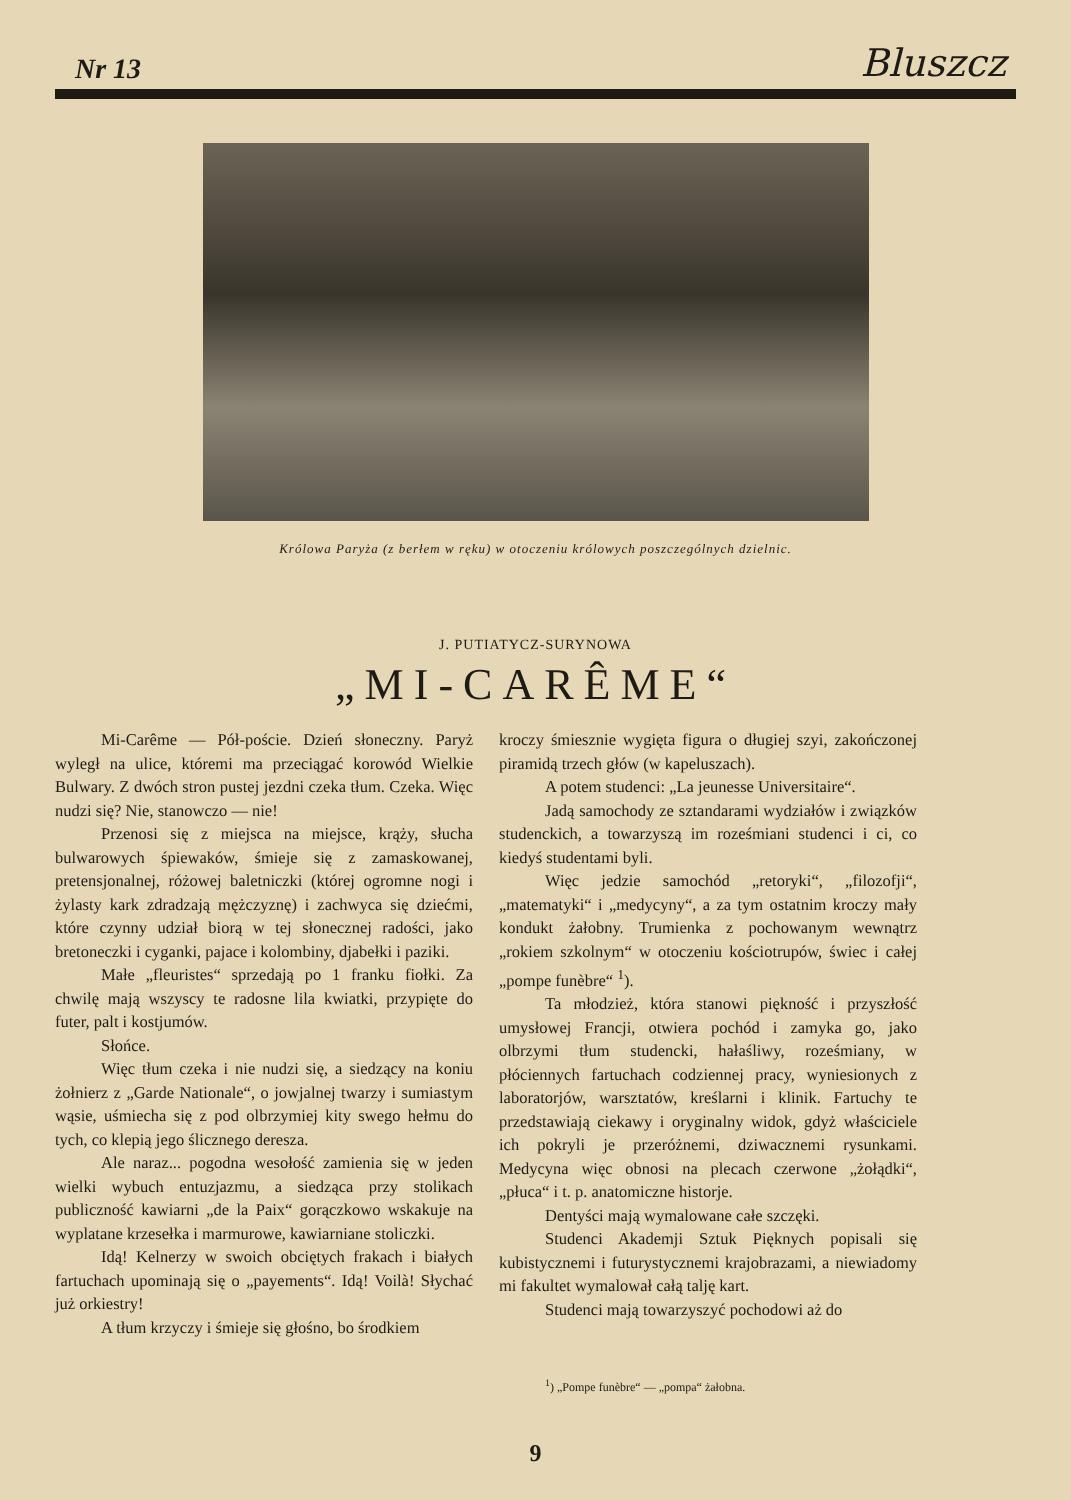Nr 13 Bluszcz
Królowa Paryża (z berłem w ręku) w otoczeniu królowych poszczególnych dzielnic.
J. PUTIATYCZ-SURYNOWA
„MI-CARÊME“
Mi-Carême — Pół-poście. Dzień słoneczny. Paryż wyległ na ulice, któremi ma przeciągać korowód Wielkie Bulwary. Z dwóch stron pustej jezdni czeka tłum. Czeka. Więc nudzi się? Nie, stanowczo — nie!
Przenosi się z miejsca na miejsce, krąży, słucha bulwarowych śpiewaków, śmieje się z zamaskowanej, pretensjonalnej, różowej baletniczki (której ogromne nogi i żylasty kark zdradzają mężczyznę) i zachwyca się dziećmi, które czynny udział biorą w tej słonecznej radości, jako bretoneczki i cyganki, pajace i kolombiny, djabełki i paziki.
Małe „fleuristes“ sprzedają po 1 franku fiołki. Za chwilę mają wszyscy te radosne lila kwiatki, przypięte do futer, palt i kostjumów.
Słońce.
Więc tłum czeka i nie nudzi się, a siedzący na koniu żołnierz z „Garde Nationale“, o jowjalnej twarzy i sumiastym wąsie, uśmiecha się z pod olbrzymiej kity swego hełmu do tych, co klepią jego ślicznego deresza.
Ale naraz... pogodna wesołość zamienia się w jeden wielki wybuch entuzjazmu, a siedząca przy stolikach publiczność kawiarni „de la Paix“ gorączkowo wskakuje na wyplatane krzesełka i marmurowe, kawiarniane stoliczki.
Idą! Kelnerzy w swoich obciętych frakach i białych fartuchach upominają się o „payements“. Idą! Voilà! Słychać już orkiestry!
A tłum krzyczy i śmieje się głośno, bo środkiem
kroczy śmiesznie wygięta figura o długiej szyi, zakończonej piramidą trzech głów (w kapeluszach).
A potem studenci: „La jeunesse Universitaire“.
Jadą samochody ze sztandarami wydziałów i związków studenckich, a towarzyszą im roześmiani studenci i ci, co kiedyś studentami byli.
Więc jedzie samochód „retoryki“, „filozofji“, „matematyki“ i „medycyny“, a za tym ostatnim kroczy mały kondukt żałobny. Trumienka z pochowanym wewnątrz „rokiem szkolnym“ w otoczeniu kościotrupów, świec i całej „pompe funèbre“ <sup>1</sup>).
Ta młodzież, która stanowi piękność i przyszłość umysłowej Francji, otwiera pochód i zamyka go, jako olbrzymi tłum studencki, hałaśliwy, roześmiany, w płóciennych fartuchach codziennej pracy, wyniesionych z laboratorjów, warsztatów, kreślarni i klinik. Fartuchy te przedstawiają ciekawy i oryginalny widok, gdyż właściciele ich pokryli je przeróżnemi, dziwacznemi rysunkami. Medycyna więc obnosi na plecach czerwone „żołądki“, „płuca“ i t. p. anatomiczne historje.
Dentyści mają wymalowane całe szczęki.
Studenci Akademji Sztuk Pięknych popisali się kubistycznemi i futurystycznemi krajobrazami, a niewiadomy mi fakultet wymalował całą talję kart.
Studenci mają towarzyszyć pochodowi aż do
<sup>1</sup>) „Pompe funèbre“ — „pompa“ żałobna.
9